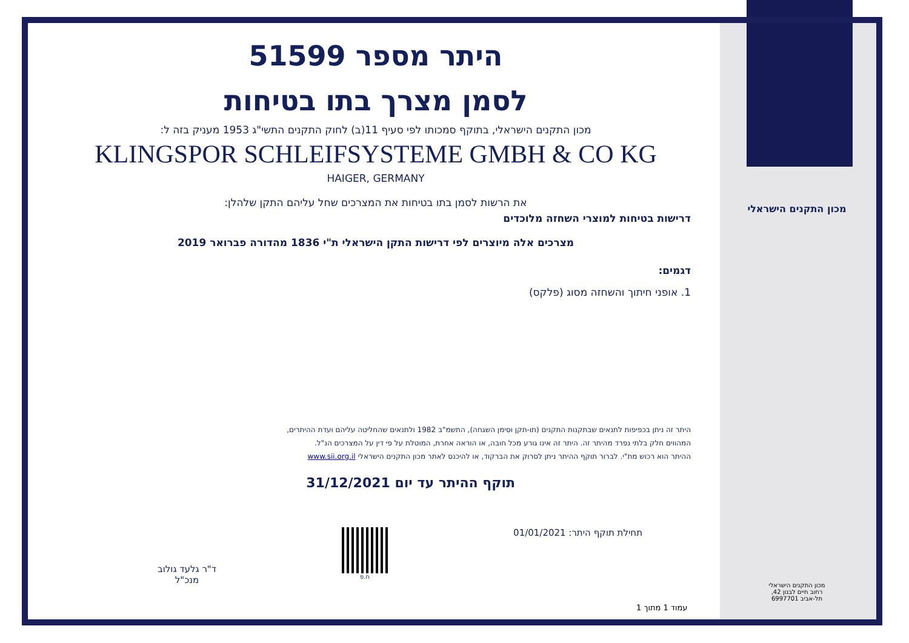מכון התקנים הישראלי
מכון התקנים הישראלי
רחוב חיים לבנון 42,
תל-אביב 6997701
היתר מספר 51599
לסמן מצרך בתו בטיחות
מכון התקנים הישראלי, בתוקף סמכותו לפי סעיף 11(ב) לחוק התקנים התשי"ג 1953 מעניק בזה ל:
KLINGSPOR SCHLEIFSYSTEME GMBH & CO KG
HAIGER, GERMANY
את הרשות לסמן בתו בטיחות את המצרכים שחל עליהם התקן שלהלן:
דרישות בטיחות למוצרי השחזה מלוכדים
מצרכים אלה מיוצרים לפי דרישות התקן הישראלי ת"י 1836 מהדורה פברואר 2019
דגמים:
1. אופני חיתוך והשחזה מסוג (פלקס)
היתר זה ניתן בכפיפות לתנאים שבתקנות התקנים (תו-תקן וסימן השגחה), התשמ"ב 1982 ולתנאים שהחליטה עליהם ועדת ההיתרים,
המהווים חלק בלתי נפרד מהיתר זה. היתר זה אינו גורע מכל חובה, או הוראה אחרת, המוטלת על פי דין על המצרכים הנ"ל.
ההיתר הוא רכוש מת"י. לברור תוקף ההיתר ניתן לסרוק את הברקוד, או להיכנס לאתר מכון התקנים הישראלי www.sii.org.il
תוקף ההיתר עד יום 31/12/2021
תחילת תוקף היתר: 01/01/2021
ח.פ
ד"ר גלעד גולוב
מנכ"ל
עמוד 1 מתוך 1